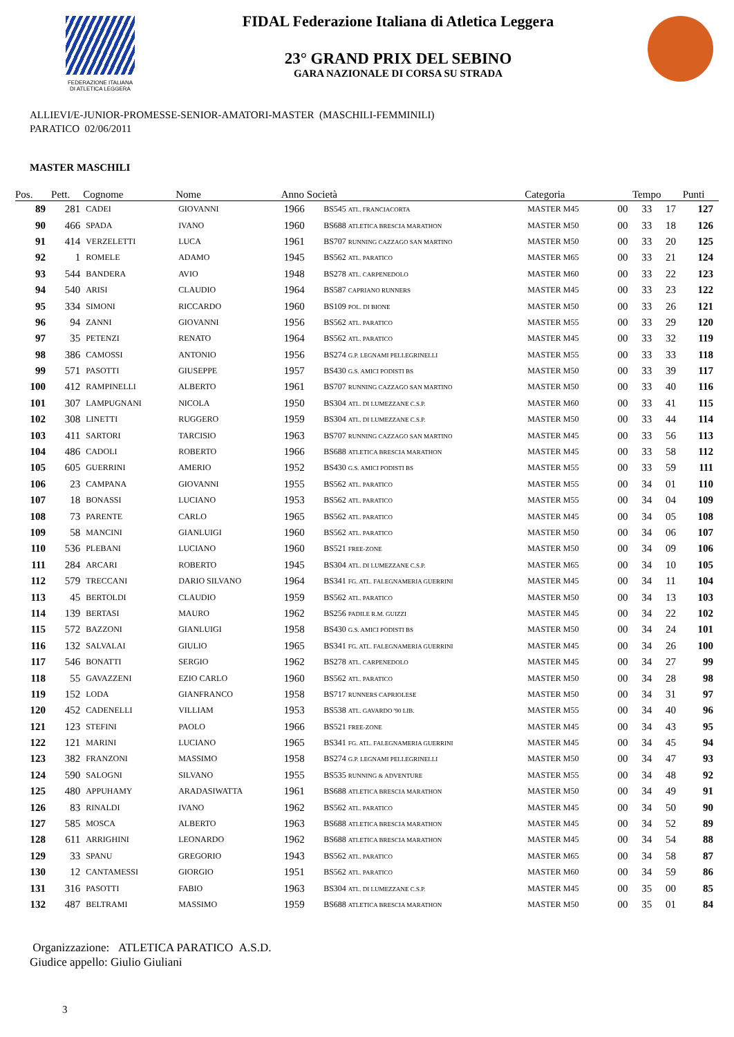FEDERAZIONE ITALIANA
DI ATLETICA LEGGERA
FIDAL Federazione Italiana di Atletica Leggera
23° GRAND PRIX DEL SEBINO
GARA NAZIONALE DI CORSA SU STRADA
ALLIEVI/E-JUNIOR-PROMESSE-SENIOR-AMATORI-MASTER (MASCHILI-FEMMINILI)
PARATICO 02/06/2011
MASTER MASCHILI
| Pos. | Pett. | Cognome | Nome | Anno Società | | Categoria | Tempo | | | Punti |
| --- | --- | --- | --- | --- | --- | --- | --- | --- | --- | --- |
| 89 | 281 | CADEI | GIOVANNI | 1966 | BS545 ATL. FRANCIACORTA | MASTER M45 | 00 | 33 | 17 | 127 |
| 90 | 466 | SPADA | IVANO | 1960 | BS688 ATLETICA BRESCIA MARATHON | MASTER M50 | 00 | 33 | 18 | 126 |
| 91 | 414 | VERZELETTI | LUCA | 1961 | BS707 RUNNING CAZZAGO SAN MARTINO | MASTER M50 | 00 | 33 | 20 | 125 |
| 92 | 1 | ROMELE | ADAMO | 1945 | BS562 ATL. PARATICO | MASTER M65 | 00 | 33 | 21 | 124 |
| 93 | 544 | BANDERA | AVIO | 1948 | BS278 ATL. CARPENEDOLO | MASTER M60 | 00 | 33 | 22 | 123 |
| 94 | 540 | ARISI | CLAUDIO | 1964 | BS587 CAPRIANO RUNNERS | MASTER M45 | 00 | 33 | 23 | 122 |
| 95 | 334 | SIMONI | RICCARDO | 1960 | BS109 POL. DI BIONE | MASTER M50 | 00 | 33 | 26 | 121 |
| 96 | 94 | ZANNI | GIOVANNI | 1956 | BS562 ATL. PARATICO | MASTER M55 | 00 | 33 | 29 | 120 |
| 97 | 35 | PETENZI | RENATO | 1964 | BS562 ATL. PARATICO | MASTER M45 | 00 | 33 | 32 | 119 |
| 98 | 386 | CAMOSSI | ANTONIO | 1956 | BS274 G.P. LEGNAMI PELLEGRINELLI | MASTER M55 | 00 | 33 | 33 | 118 |
| 99 | 571 | PASOTTI | GIUSEPPE | 1957 | BS430 G.S. AMICI PODISTI BS | MASTER M50 | 00 | 33 | 39 | 117 |
| 100 | 412 | RAMPINELLI | ALBERTO | 1961 | BS707 RUNNING CAZZAGO SAN MARTINO | MASTER M50 | 00 | 33 | 40 | 116 |
| 101 | 307 | LAMPUGNANI | NICOLA | 1950 | BS304 ATL. DI LUMEZZANE C.S.P. | MASTER M60 | 00 | 33 | 41 | 115 |
| 102 | 308 | LINETTI | RUGGERO | 1959 | BS304 ATL. DI LUMEZZANE C.S.P. | MASTER M50 | 00 | 33 | 44 | 114 |
| 103 | 411 | SARTORI | TARCISIO | 1963 | BS707 RUNNING CAZZAGO SAN MARTINO | MASTER M45 | 00 | 33 | 56 | 113 |
| 104 | 486 | CADOLI | ROBERTO | 1966 | BS688 ATLETICA BRESCIA MARATHON | MASTER M45 | 00 | 33 | 58 | 112 |
| 105 | 605 | GUERRINI | AMERIO | 1952 | BS430 G.S. AMICI PODISTI BS | MASTER M55 | 00 | 33 | 59 | 111 |
| 106 | 23 | CAMPANA | GIOVANNI | 1955 | BS562 ATL. PARATICO | MASTER M55 | 00 | 34 | 01 | 110 |
| 107 | 18 | BONASSI | LUCIANO | 1953 | BS562 ATL. PARATICO | MASTER M55 | 00 | 34 | 04 | 109 |
| 108 | 73 | PARENTE | CARLO | 1965 | BS562 ATL. PARATICO | MASTER M45 | 00 | 34 | 05 | 108 |
| 109 | 58 | MANCINI | GIANLUIGI | 1960 | BS562 ATL. PARATICO | MASTER M50 | 00 | 34 | 06 | 107 |
| 110 | 536 | PLEBANI | LUCIANO | 1960 | BS521 FREE-ZONE | MASTER M50 | 00 | 34 | 09 | 106 |
| 111 | 284 | ARCARI | ROBERTO | 1945 | BS304 ATL. DI LUMEZZANE C.S.P. | MASTER M65 | 00 | 34 | 10 | 105 |
| 112 | 579 | TRECCANI | DARIO SILVANO | 1964 | BS341 FG. ATL. FALEGNAMERIA GUERRINI | MASTER M45 | 00 | 34 | 11 | 104 |
| 113 | 45 | BERTOLDI | CLAUDIO | 1959 | BS562 ATL. PARATICO | MASTER M50 | 00 | 34 | 13 | 103 |
| 114 | 139 | BERTASI | MAURO | 1962 | BS256 PADILE R.M. GUIZZI | MASTER M45 | 00 | 34 | 22 | 102 |
| 115 | 572 | BAZZONI | GIANLUIGI | 1958 | BS430 G.S. AMICI PODISTI BS | MASTER M50 | 00 | 34 | 24 | 101 |
| 116 | 132 | SALVALAI | GIULIO | 1965 | BS341 FG. ATL. FALEGNAMERIA GUERRINI | MASTER M45 | 00 | 34 | 26 | 100 |
| 117 | 546 | BONATTI | SERGIO | 1962 | BS278 ATL. CARPENEDOLO | MASTER M45 | 00 | 34 | 27 | 99 |
| 118 | 55 | GAVAZZENI | EZIO CARLO | 1960 | BS562 ATL. PARATICO | MASTER M50 | 00 | 34 | 28 | 98 |
| 119 | 152 | LODA | GIANFRANCO | 1958 | BS717 RUNNERS CAPRIOLESE | MASTER M50 | 00 | 34 | 31 | 97 |
| 120 | 452 | CADENELLI | VILLIAM | 1953 | BS538 ATL. GAVARDO '90 LIB. | MASTER M55 | 00 | 34 | 40 | 96 |
| 121 | 123 | STEFINI | PAOLO | 1966 | BS521 FREE-ZONE | MASTER M45 | 00 | 34 | 43 | 95 |
| 122 | 121 | MARINI | LUCIANO | 1965 | BS341 FG. ATL. FALEGNAMERIA GUERRINI | MASTER M45 | 00 | 34 | 45 | 94 |
| 123 | 382 | FRANZONI | MASSIMO | 1958 | BS274 G.P. LEGNAMI PELLEGRINELLI | MASTER M50 | 00 | 34 | 47 | 93 |
| 124 | 590 | SALOGNI | SILVANO | 1955 | BS535 RUNNING & ADVENTURE | MASTER M55 | 00 | 34 | 48 | 92 |
| 125 | 480 | APPUHAMY | ARADASIWATTA | 1961 | BS688 ATLETICA BRESCIA MARATHON | MASTER M50 | 00 | 34 | 49 | 91 |
| 126 | 83 | RINALDI | IVANO | 1962 | BS562 ATL. PARATICO | MASTER M45 | 00 | 34 | 50 | 90 |
| 127 | 585 | MOSCA | ALBERTO | 1963 | BS688 ATLETICA BRESCIA MARATHON | MASTER M45 | 00 | 34 | 52 | 89 |
| 128 | 611 | ARRIGHINI | LEONARDO | 1962 | BS688 ATLETICA BRESCIA MARATHON | MASTER M45 | 00 | 34 | 54 | 88 |
| 129 | 33 | SPANU | GREGORIO | 1943 | BS562 ATL. PARATICO | MASTER M65 | 00 | 34 | 58 | 87 |
| 130 | 12 | CANTAMESSI | GIORGIO | 1951 | BS562 ATL. PARATICO | MASTER M60 | 00 | 34 | 59 | 86 |
| 131 | 316 | PASOTTI | FABIO | 1963 | BS304 ATL. DI LUMEZZANE C.S.P. | MASTER M45 | 00 | 35 | 00 | 85 |
| 132 | 487 | BELTRAMI | MASSIMO | 1959 | BS688 ATLETICA BRESCIA MARATHON | MASTER M50 | 00 | 35 | 01 | 84 |
Organizzazione: ATLETICA PARATICO A.S.D.
Giudice appello: Giulio Giuliani
3